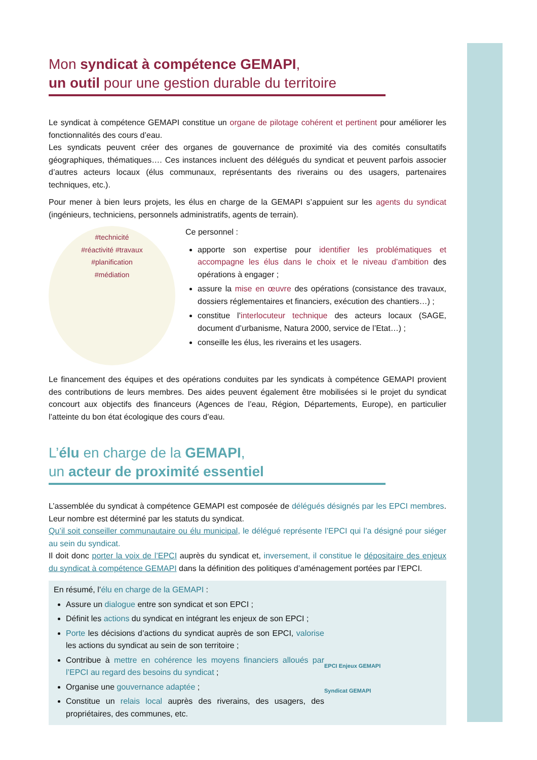Mon syndicat à compétence GEMAPI,
un outil pour une gestion durable du territoire
Le syndicat à compétence GEMAPI constitue un organe de pilotage cohérent et pertinent pour améliorer les fonctionnalités des cours d’eau.
Les syndicats peuvent créer des organes de gouvernance de proximité via des comités consultatifs géographiques, thématiques…. Ces instances incluent des délégués du syndicat et peuvent parfois associer d’autres acteurs locaux (élus communaux, représentants des riverains ou des usagers, partenaires techniques, etc.).
Pour mener à bien leurs projets, les élus en charge de la GEMAPI s’appuient sur les agents du syndicat (ingénieurs, techniciens, personnels administratifs, agents de terrain).
#technicité
#réactivité #travaux
#planification
#médiation
Ce personnel :
apporte son expertise pour identifier les problématiques et accompagne les élus dans le choix et le niveau d’ambition des opérations à engager ;
assure la mise en œuvre des opérations (consistance des travaux, dossiers réglementaires et financiers, exécution des chantiers…) ;
constitue l’interlocuteur technique des acteurs locaux (SAGE, document d’urbanisme, Natura 2000, service de l’Etat…) ;
conseille les élus, les riverains et les usagers.
Le financement des équipes et des opérations conduites par les syndicats à compétence GEMAPI provient des contributions de leurs membres. Des aides peuvent également être mobilisées si le projet du syndicat concourt aux objectifs des financeurs (Agences de l’eau, Région, Départements, Europe), en particulier l’atteinte du bon état écologique des cours d’eau.
L’élu en charge de la GEMAPI,
un acteur de proximité essentiel
L’assemblée du syndicat à compétence GEMAPI est composée de délégués désignés par les EPCI membres. Leur nombre est déterminé par les statuts du syndicat.
Qu’il soit conseiller communautaire ou élu municipal, le délégué représente l’EPCI qui l’a désigné pour siéger au sein du syndicat.
Il doit donc porter la voix de l’EPCI auprès du syndicat et, inversement, il constitue le dépositaire des enjeux du syndicat à compétence GEMAPI dans la définition des politiques d’aménagement portées par l’EPCI.
En résumé, l’élu en charge de la GEMAPI :
Assure un dialogue entre son syndicat et son EPCI ;
Définit les actions du syndicat en intégrant les enjeux de son EPCI ;
Porte les décisions d’actions du syndicat auprès de son EPCI, valorise les actions du syndicat au sein de son territoire ;
Contribue à mettre en cohérence les moyens financiers alloués par l’EPCI au regard des besoins du syndicat ;
Organise une gouvernance adaptée ;
Constitue un relais local auprès des riverains, des usagers, des propriétaires, des communes, etc.
EPCI Enjeux GEMAPI
Syndicat GEMAPI